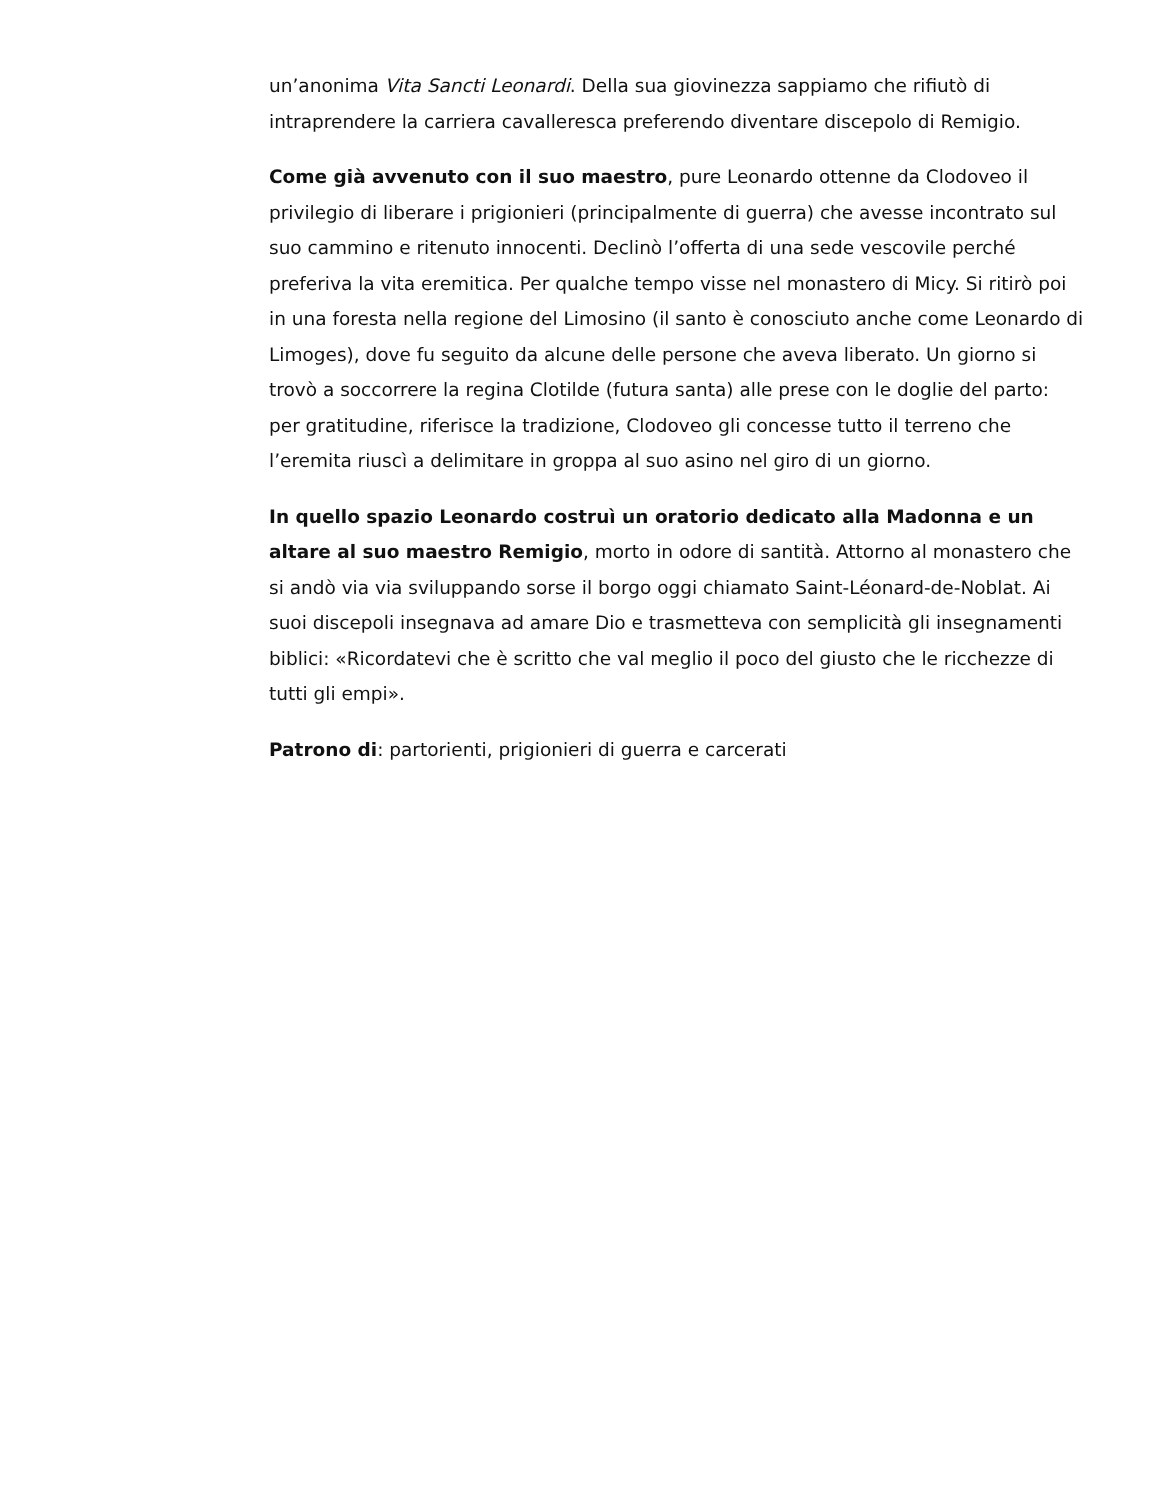un’anonima Vita Sancti Leonardi. Della sua giovinezza sappiamo che rifiutò di intraprendere la carriera cavalleresca preferendo diventare discepolo di Remigio.
Come già avvenuto con il suo maestro, pure Leonardo ottenne da Clodoveo il privilegio di liberare i prigionieri (principalmente di guerra) che avesse incontrato sul suo cammino e ritenuto innocenti. Declinò l’offerta di una sede vescovile perché preferiva la vita eremitica. Per qualche tempo visse nel monastero di Micy. Si ritirò poi in una foresta nella regione del Limosino (il santo è conosciuto anche come Leonardo di Limoges), dove fu seguito da alcune delle persone che aveva liberato. Un giorno si trovò a soccorrere la regina Clotilde (futura santa) alle prese con le doglie del parto: per gratitudine, riferisce la tradizione, Clodoveo gli concesse tutto il terreno che l’eremita riuscì a delimitare in groppa al suo asino nel giro di un giorno.
In quello spazio Leonardo costruì un oratorio dedicato alla Madonna e un altare al suo maestro Remigio, morto in odore di santità. Attorno al monastero che si andò via via sviluppando sorse il borgo oggi chiamato Saint-Léonard-de-Noblat. Ai suoi discepoli insegnava ad amare Dio e trasmetteva con semplicità gli insegnamenti biblici: «Ricordatevi che è scritto che val meglio il poco del giusto che le ricchezze di tutti gli empi».
Patrono di: partorienti, prigionieri di guerra e carcerati